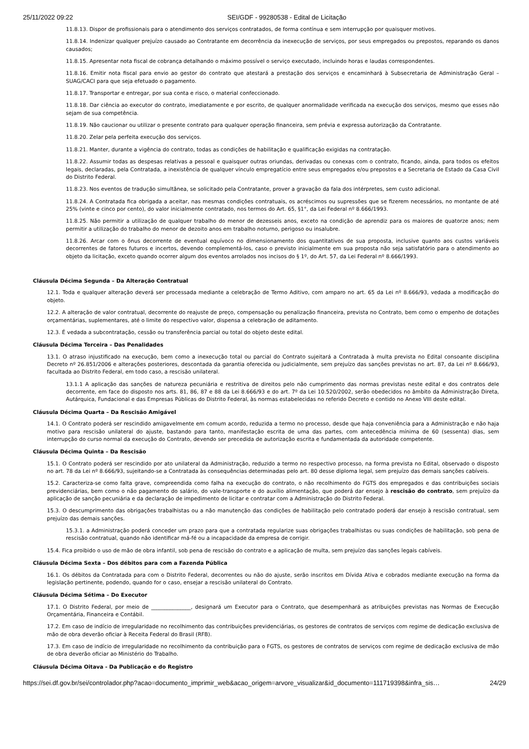25/11/2022 09:22 SEI/GDF - 99280538 - Edital de Licitação
11.8.13. Dispor de profissionais para o atendimento dos serviços contratados, de forma contínua e sem interrupção por quaisquer motivos.
11.8.14. Indenizar qualquer prejuízo causado ao Contratante em decorrência da inexecução de serviços, por seus empregados ou prepostos, reparando os danos causados;
11.8.15. Apresentar nota fiscal de cobrança detalhando o máximo possível o serviço executado, incluindo horas e laudas correspondentes.
11.8.16. Emitir nota fiscal para envio ao gestor do contrato que atestará a prestação dos serviços e encaminhará à Subsecretaria de Administração Geral – SUAG/CACI para que seja efetuado o pagamento.
11.8.17. Transportar e entregar, por sua conta e risco, o material confeccionado.
11.8.18. Dar ciência ao executor do contrato, imediatamente e por escrito, de qualquer anormalidade verificada na execução dos serviços, mesmo que esses não sejam de sua competência.
11.8.19. Não caucionar ou utilizar o presente contrato para qualquer operação financeira, sem prévia e expressa autorização da Contratante.
11.8.20. Zelar pela perfeita execução dos serviços.
11.8.21. Manter, durante a vigência do contrato, todas as condições de habilitação e qualificação exigidas na contratação.
11.8.22. Assumir todas as despesas relativas a pessoal e quaisquer outras oriundas, derivadas ou conexas com o contrato, ficando, ainda, para todos os efeitos legais, declaradas, pela Contratada, a inexistência de qualquer vínculo empregatício entre seus empregados e/ou prepostos e a Secretaria de Estado da Casa Civil do Distrito Federal.
11.8.23. Nos eventos de tradução simultânea, se solicitado pela Contratante, prover a gravação da fala dos intérpretes, sem custo adicional.
11.8.24. A Contratada fica obrigada a aceitar, nas mesmas condições contratuais, os acréscimos ou supressões que se fizerem necessários, no montante de até 25% (vinte e cinco por cento), do valor inicialmente contratado, nos termos do Art. 65, §1°, da Lei Federal nº 8.666/1993.
11.8.25. Não permitir a utilização de qualquer trabalho do menor de dezesseis anos, exceto na condição de aprendiz para os maiores de quatorze anos; nem permitir a utilização do trabalho do menor de dezoito anos em trabalho noturno, perigoso ou insalubre.
11.8.26. Arcar com o ônus decorrente de eventual equívoco no dimensionamento dos quantitativos de sua proposta, inclusive quanto aos custos variáveis decorrentes de fatores futuros e incertos, devendo complementá-los, caso o previsto inicialmente em sua proposta não seja satisfatório para o atendimento ao objeto da licitação, exceto quando ocorrer algum dos eventos arrolados nos incisos do § 1º, do Art. 57, da Lei Federal nº 8.666/1993.
Cláusula Décima Segunda – Da Alteração Contratual
12.1. Toda e qualquer alteração deverá ser processada mediante a celebração de Termo Aditivo, com amparo no art. 65 da Lei nº 8.666/93, vedada a modificação do objeto.
12.2. A alteração de valor contratual, decorrente do reajuste de preço, compensação ou penalização financeira, prevista no Contrato, bem como o empenho de dotações orçamentárias, suplementares, até o limite do respectivo valor, dispensa a celebração de aditamento.
12.3. É vedada a subcontratação, cessão ou transferência parcial ou total do objeto deste edital.
Cláusula Décima Terceira – Das Penalidades
13.1. O atraso injustificado na execução, bem como a inexecução total ou parcial do Contrato sujeitará a Contratada à multa prevista no Edital consoante disciplina Decreto nº 26.851/2006 e alterações posteriores, descontada da garantia oferecida ou judicialmente, sem prejuízo das sanções previstas no art. 87, da Lei nº 8.666/93, facultada ao Distrito Federal, em todo caso, a rescisão unilateral.
13.1.1 A aplicação das sanções de natureza pecuniária e restritiva de direitos pelo não cumprimento das normas previstas neste edital e dos contratos dele decorrente, em face do disposto nos arts. 81, 86, 87 e 88 da Lei 8.666/93 e do art. 7º da Lei 10.520/2002, serão obedecidos no âmbito da Administração Direta, Autárquica, Fundacional e das Empresas Públicas do Distrito Federal, às normas estabelecidas no referido Decreto e contido no Anexo VIII deste edital.
Cláusula Décima Quarta – Da Rescisão Amigável
14.1. O Contrato poderá ser rescindido amigavelmente em comum acordo, reduzida a termo no processo, desde que haja conveniência para a Administração e não haja motivo para rescisão unilateral do ajuste, bastando para tanto, manifestação escrita de uma das partes, com antecedência mínima de 60 (sessenta) dias, sem interrupção do curso normal da execução do Contrato, devendo ser precedida de autorização escrita e fundamentada da autoridade competente.
Cláusula Décima Quinta – Da Rescisão
15.1. O Contrato poderá ser rescindido por ato unilateral da Administração, reduzido a termo no respectivo processo, na forma prevista no Edital, observado o disposto no art. 78 da Lei nº 8.666/93, sujeitando-se a Contratada às consequências determinadas pelo art. 80 desse diploma legal, sem prejuízo das demais sanções cabíveis.
15.2. Caracteriza-se como falta grave, compreendida como falha na execução do contrato, o não recolhimento do FGTS dos empregados e das contribuições sociais previdenciárias, bem como o não pagamento do salário, do vale-transporte e do auxílio alimentação, que poderá dar ensejo à rescisão do contrato, sem prejuízo da aplicação de sanção pecuniária e da declaração de impedimento de licitar e contratar com a Administração do Distrito Federal.
15.3. O descumprimento das obrigações trabalhistas ou a não manutenção das condições de habilitação pelo contratado poderá dar ensejo à rescisão contratual, sem prejuízo das demais sanções.
15.3.1. a Administração poderá conceder um prazo para que a contratada regularize suas obrigações trabalhistas ou suas condições de habilitação, sob pena de rescisão contratual, quando não identificar má-fé ou a incapacidade da empresa de corrigir.
15.4. Fica proibido o uso de mão de obra infantil, sob pena de rescisão do contrato e a aplicação de multa, sem prejuízo das sanções legais cabíveis.
Cláusula Décima Sexta – Dos débitos para com a Fazenda Pública
16.1. Os débitos da Contratada para com o Distrito Federal, decorrentes ou não do ajuste, serão inscritos em Dívida Ativa e cobrados mediante execução na forma da legislação pertinente, podendo, quando for o caso, ensejar a rescisão unilateral do Contrato.
Cláusula Décima Sétima – Do Executor
17.1. O Distrito Federal, por meio de _______________, designará um Executor para o Contrato, que desempenhará as atribuições previstas nas Normas de Execução Orçamentária, Financeira e Contábil.
17.2. Em caso de indício de irregularidade no recolhimento das contribuições previdenciárias, os gestores de contratos de serviços com regime de dedicação exclusiva de mão de obra deverão oficiar à Receita Federal do Brasil (RFB).
17.3. Em caso de indício de irregularidade no recolhimento da contribuição para o FGTS, os gestores de contratos de serviços com regime de dedicação exclusiva de mão de obra deverão oficiar ao Ministério do Trabalho.
Cláusula Décima Oitava - Da Publicação e do Registro
https://sei.df.gov.br/sei/controlador.php?acao=documento_imprimir_web&acao_origem=arvore_visualizar&id_documento=111719398&infra_sis… 24/29